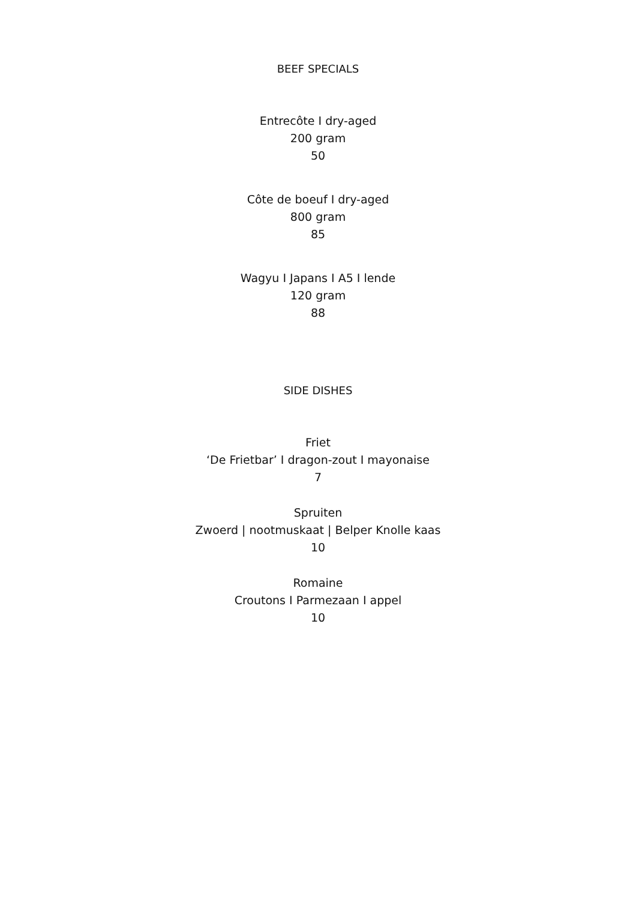BEEF SPECIALS
Entrecôte I dry-aged
200 gram
50
Côte de boeuf I dry-aged
800 gram
85
Wagyu I Japans I A5 I lende
120 gram
88
SIDE DISHES
Friet
‘De Frietbar’ I dragon-zout I mayonaise
7
Spruiten
Zwoerd | nootmuskaat | Belper Knolle kaas
10
Romaine
Croutons I Parmezaan I appel
10